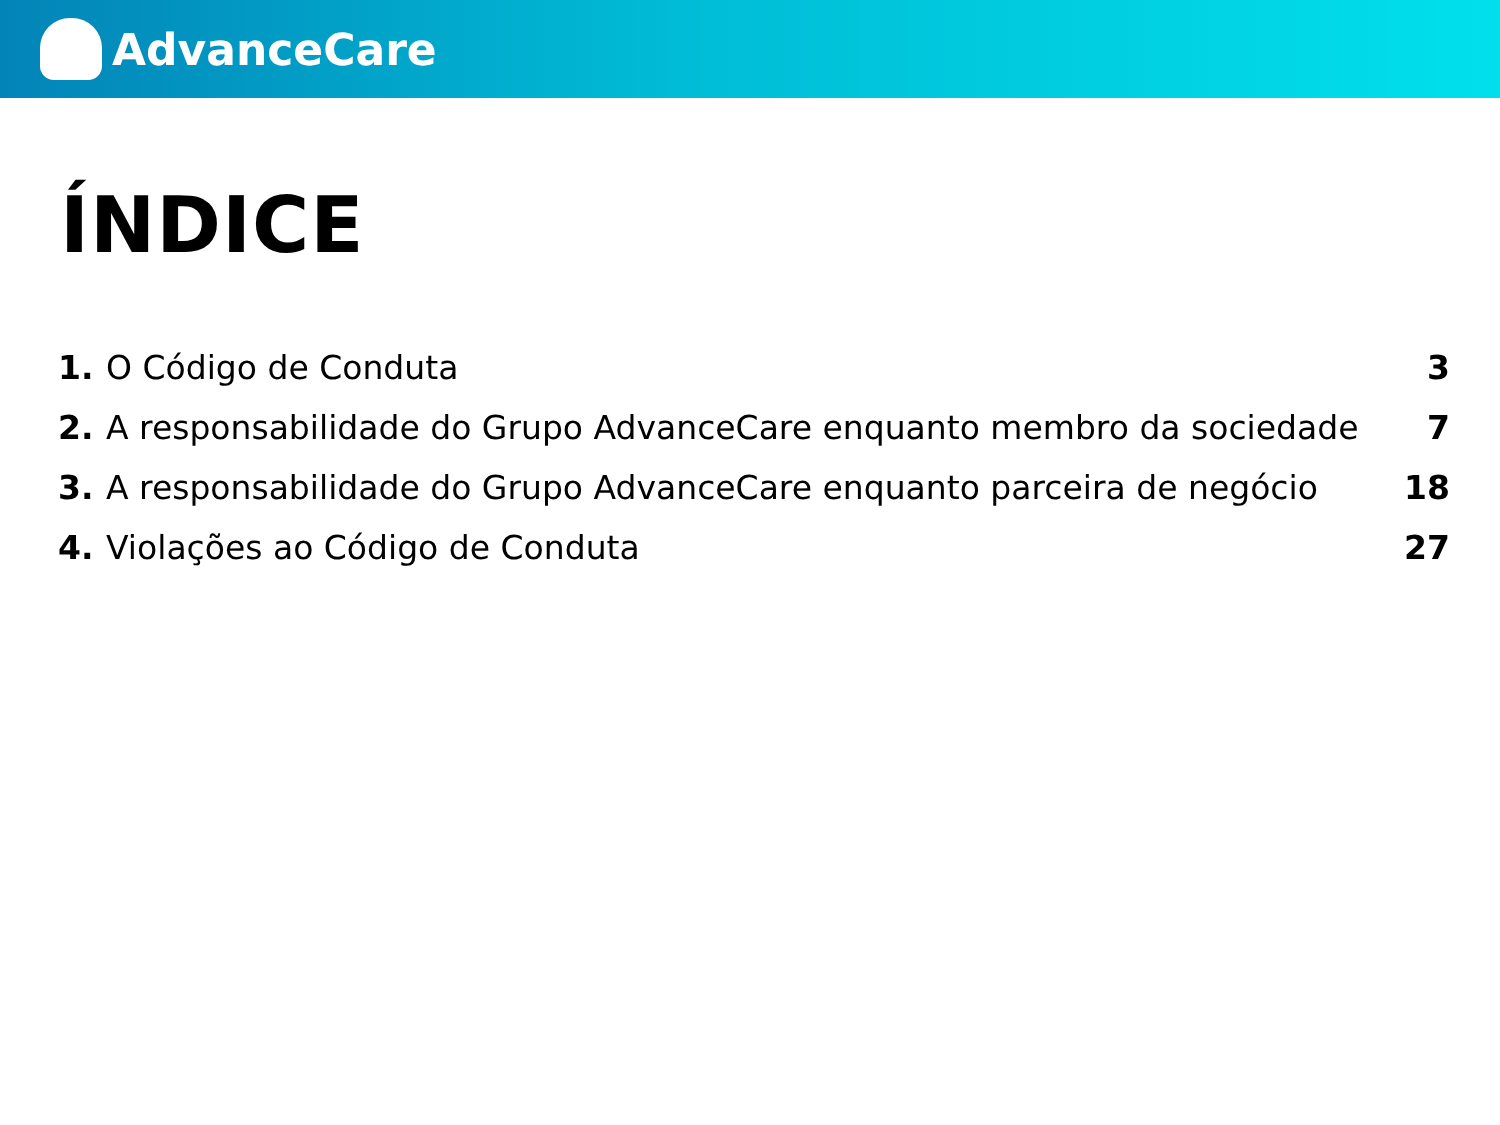AdvanceCare
ÍNDICE
1. O Código de Conduta 3
2. A responsabilidade do Grupo AdvanceCare enquanto membro da sociedade 7
3. A responsabilidade do Grupo AdvanceCare enquanto parceira de negócio 18
4. Violações ao Código de Conduta 27